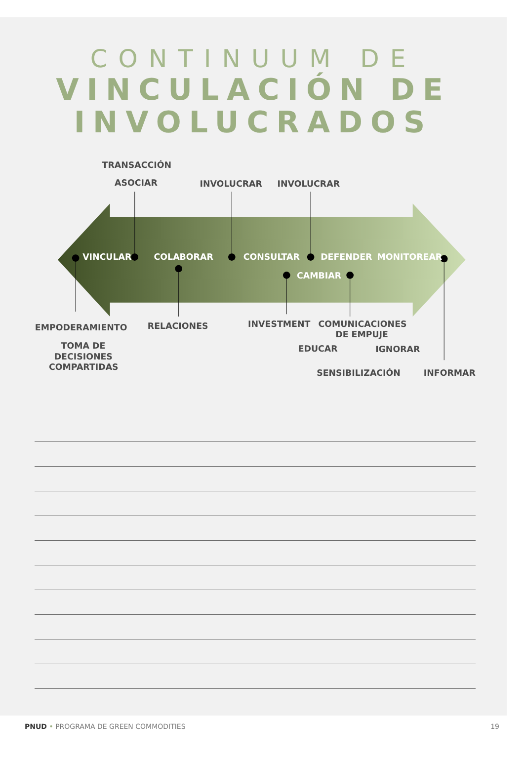CONTINUUM DE
VINCULACIÓN DE
INVOLUCRADOS
TRANSACCIÓN
ASOCIAR
INVOLUCRAR
INVOLUCRAR
VINCULAR
COLABORAR
CONSULTAR
DEFENDER
MONITOREAR
CAMBIAR
EMPODERAMIENTO
RELACIONES
INVESTMENT
COMUNICACIONES
DE EMPUJE
TOMA DE
DECISIONES
COMPARTIDAS
EDUCAR
IGNORAR
SENSIBILIZACIÓN
INFORMAR
PNUD • PROGRAMA DE GREEN COMMODITIES 19